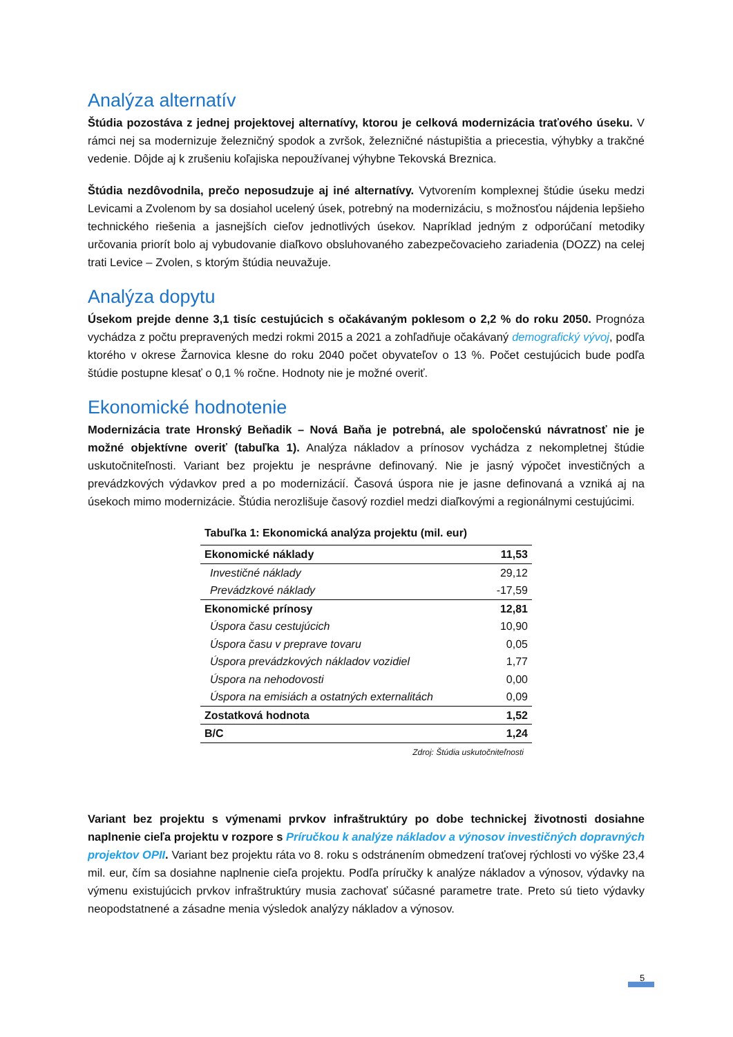Analýza alternatív
Štúdia pozostáva z jednej projektovej alternatívy, ktorou je celková modernizácia traťového úseku. V rámci nej sa modernizuje železničný spodok a zvršok, železničné nástupištia a priecestia, výhybky a trakčné vedenie. Dôjde aj k zrušeniu koľajiska nepoužívanej výhybne Tekovská Breznica.
Štúdia nezdôvodnila, prečo neposudzuje aj iné alternatívy. Vytvorením komplexnej štúdie úseku medzi Levicami a Zvolenom by sa dosiahol ucelený úsek, potrebný na modernizáciu, s možnosťou nájdenia lepšieho technického riešenia a jasnejších cieľov jednotlivých úsekov. Napríklad jedným z odporúčaní metodiky určovania priorít bolo aj vybudovanie diaľkovo obsluhovaného zabezpečovacieho zariadenia (DOZZ) na celej trati Levice – Zvolen, s ktorým štúdia neuvažuje.
Analýza dopytu
Úsekom prejde denne 3,1 tisíc cestujúcich s očakávaným poklesom o 2,2 % do roku 2050. Prognóza vychádza z počtu prepravených medzi rokmi 2015 a 2021 a zohľadňuje očakávaný demografický vývoj, podľa ktorého v okrese Žarnovica klesne do roku 2040 počet obyvateľov o 13 %. Počet cestujúcich bude podľa štúdie postupne klesať o 0,1 % ročne. Hodnoty nie je možné overiť.
Ekonomické hodnotenie
Modernizácia trate Hronský Beňadik – Nová Baňa je potrebná, ale spoločenskú návratnosť nie je možné objektívne overiť (tabuľka 1). Analýza nákladov a prínosov vychádza z nekompletnej štúdie uskutočniteľnosti. Variant bez projektu je nesprávne definovaný. Nie je jasný výpočet investičných a prevádzkových výdavkov pred a po modernizácií. Časová úspora nie je jasne definovaná a vzniká aj na úsekoch mimo modernizácie. Štúdia nerozlišuje časový rozdiel medzi diaľkovými a regionálnymi cestujúcimi.
Tabuľka 1: Ekonomická analýza projektu (mil. eur)
| Ekonomické náklady | 11,53 |
| Investičné náklady | 29,12 |
| Prevádzkové náklady | -17,59 |
| Ekonomické prínosy | 12,81 |
| Úspora času cestujúcich | 10,90 |
| Úspora času v preprave tovaru | 0,05 |
| Úspora prevádzkových nákladov vozidiel | 1,77 |
| Úspora na nehodovosti | 0,00 |
| Úspora na emisiách a ostatných externalitách | 0,09 |
| Zostatková hodnota | 1,52 |
| B/C | 1,24 |
Zdroj: Štúdia uskutočniteľnosti
Variant bez projektu s výmenami prvkov infraštruktúry po dobe technickej životnosti dosiahne naplnenie cieľa projektu v rozpore s Príručkou k analýze nákladov a výnosov investičných dopravných projektov OPII. Variant bez projektu ráta vo 8. roku s odstránením obmedzení traťovej rýchlosti vo výške 23,4 mil. eur, čím sa dosiahne naplnenie cieľa projektu. Podľa príručky k analýze nákladov a výnosov, výdavky na výmenu existujúcich prvkov infraštruktúry musia zachovať súčasné parametre trate. Preto sú tieto výdavky neopodstatnené a zásadne menia výsledok analýzy nákladov a výnosov.
5